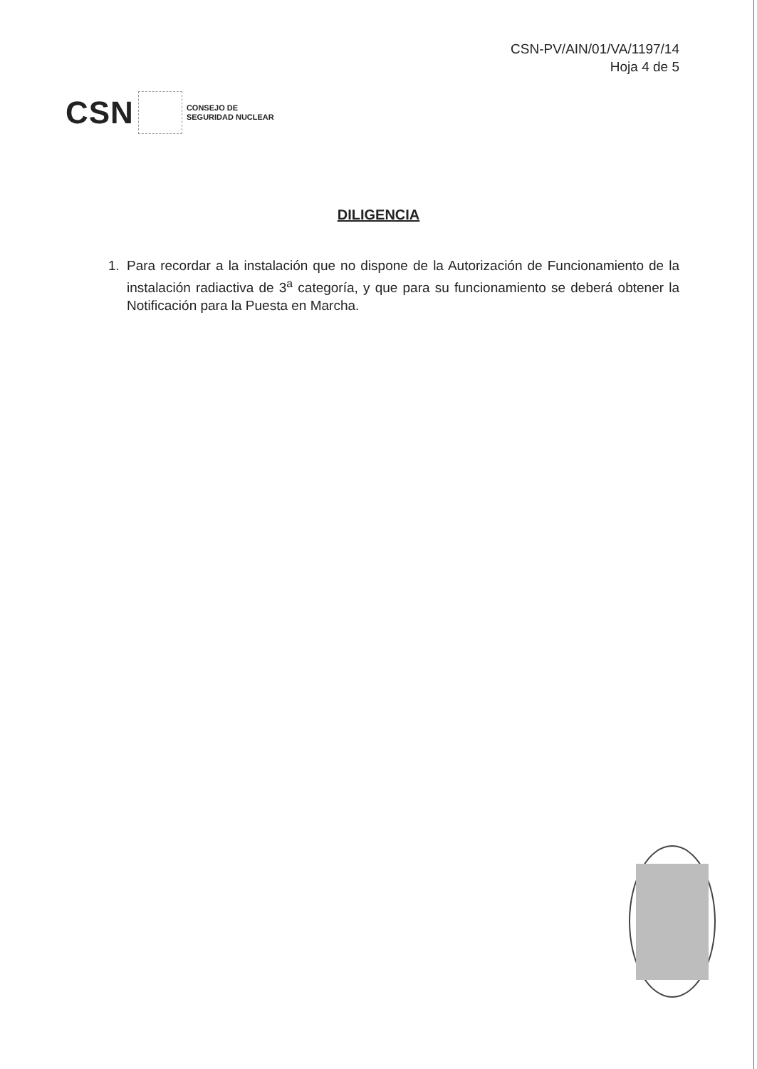CSN-PV/AIN/01/VA/1197/14
Hoja 4 de 5
CSN
CONSEJO DE
SEGURIDAD NUCLEAR
DILIGENCIA
1. Para recordar a la instalación que no dispone de la Autorización de Funcionamiento de la instalación radiactiva de 3<sup>a</sup> categoría, y que para su funcionamiento se deberá obtener la Notificación para la Puesta en Marcha.